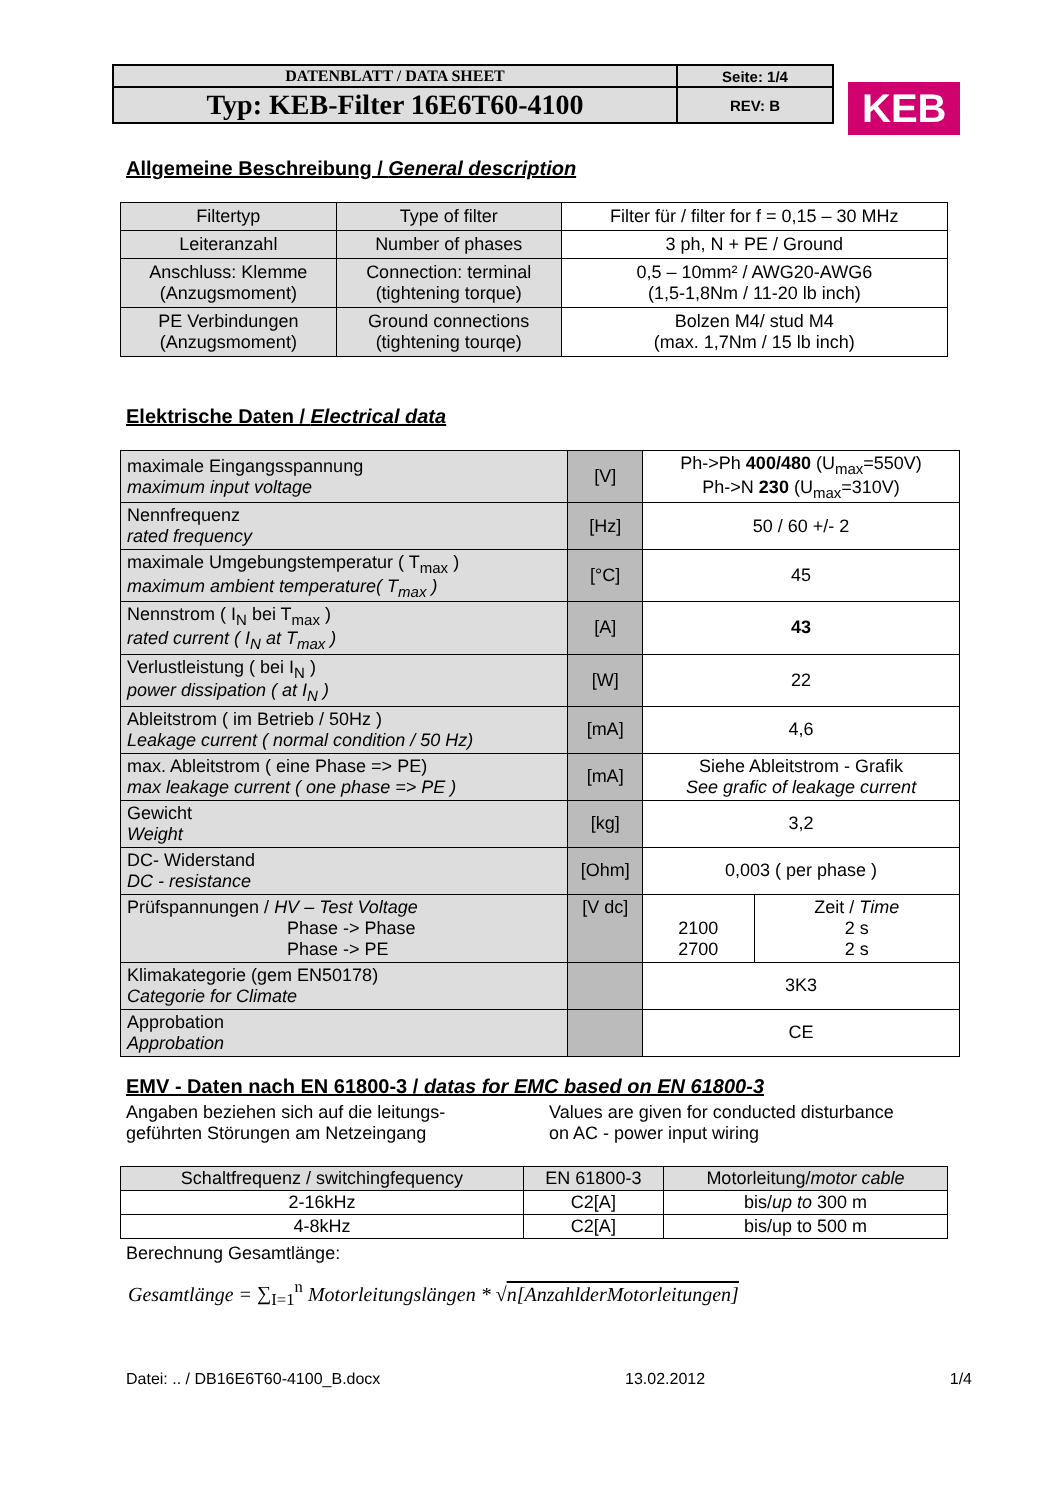| DATENBLATT / DATA SHEET | Seite: 1/4 |
| Typ: KEB-Filter 16E6T60-4100 | REV: B |
KEB
Allgemeine Beschreibung / General description
| Filtertyp | Type of filter | Filter für / filter for f = 0,15 – 30 MHz |
| Leiteranzahl | Number of phases | 3 ph, N + PE / Ground |
| Anschluss: Klemme (Anzugsmoment) | Connection: terminal (tightening torque) | 0,5 – 10mm² / AWG20-AWG6 (1,5-1,8Nm / 11-20 lb inch) |
| PE Verbindungen (Anzugsmoment) | Ground connections (tightening tourqe) | Bolzen M4/ stud M4 (max. 1,7Nm / 15 lb inch) |
Elektrische Daten / Electrical data
| maximale Eingangsspannung maximum input voltage | [V] | Ph->Ph 400/480 (U<sub>max</sub>=550V) Ph->N 230 (U<sub>max</sub>=310V) | |
| Nennfrequenz rated frequency | [Hz] | 50 / 60 +/- 2 | |
| maximale Umgebungstemperatur ( T<sub>max</sub> ) maximum ambient temperature( T<sub>max</sub> ) | [°C] | 45 | |
| Nennstrom ( I<sub>N</sub> bei T<sub>max</sub> ) rated current ( I<sub>N</sub> at T<sub>max</sub> ) | [A] | 43 | |
| Verlustleistung ( bei I<sub>N</sub> ) power dissipation ( at I<sub>N</sub> ) | [W] | 22 | |
| Ableitstrom ( im Betrieb / 50Hz ) Leakage current ( normal condition / 50 Hz) | [mA] | 4,6 | |
| max. Ableitstrom ( eine Phase => PE) max leakage current ( one phase => PE ) | [mA] | Siehe Ableitstrom - Grafik See grafic of leakage current | |
| Gewicht Weight | [kg] | 3,2 | |
| DC- Widerstand DC - resistance | [Ohm] | 0,003 ( per phase ) | |
| Prüfspannungen / HV – Test Voltage Phase -> Phase Phase -> PE | [V dc] | 2100 2700 | Zeit / Time 2 s 2 s |
| Klimakategorie (gem EN50178) Categorie for Climate | | 3K3 | |
| Approbation Approbation | | CE | |
EMV - Daten nach EN 61800-3 / datas for EMC based on EN 61800-3
Angaben beziehen sich auf die leitungs-
geführten Störungen am Netzeingang
Values are given for conducted disturbance
on AC - power input wiring
| Schaltfrequenz / switchingfequency | EN 61800-3 | Motorleitung/ motor cable |
| 2-16kHz | C2[A] | bis/ up to 300 m |
| 4-8kHz | C2[A] | bis/up to 500 m |
Berechnung Gesamtlänge:
Gesamtlänge = ∑<sub>I=1</sub><sup>n</sup> Motorleitungslängen * √n[AnzahlderMotorleitungen]
Datei: .. / DB16E6T60-4100_B.docx 13.02.2012 1/4